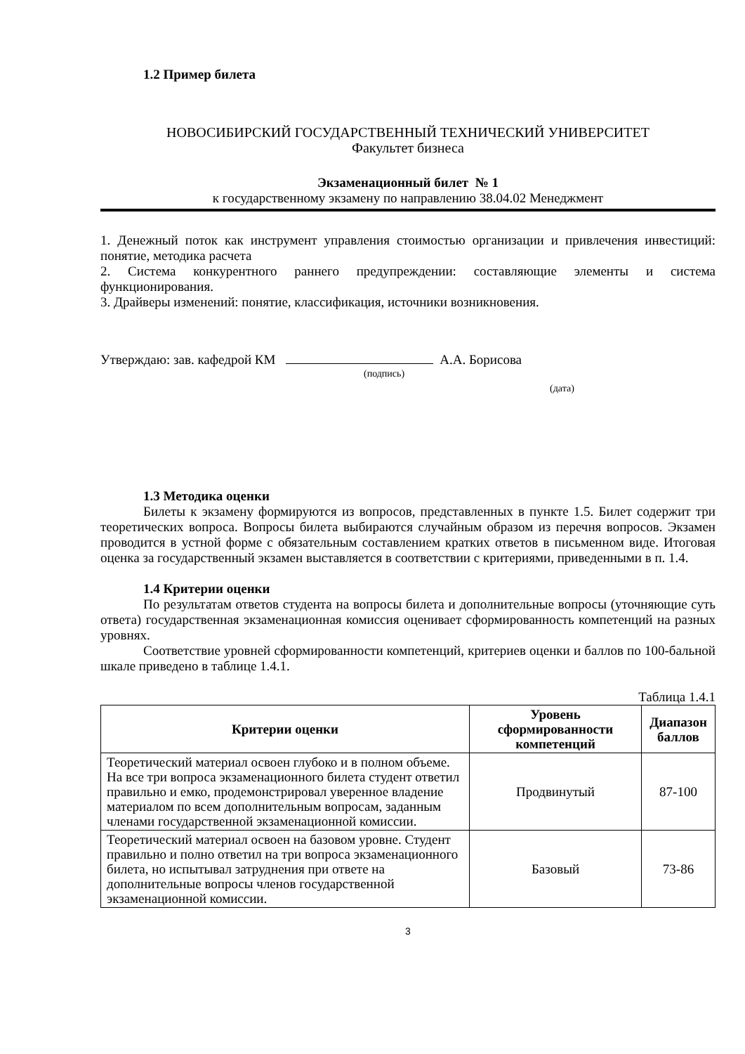1.2 Пример билета
НОВОСИБИРСКИЙ ГОСУДАРСТВЕННЫЙ ТЕХНИЧЕСКИЙ УНИВЕРСИТЕТ
Факультет бизнеса
Экзаменационный билет № 1
к государственному экзамену по направлению 38.04.02 Менеджмент
1. Денежный поток как инструмент управления стоимостью организации и привлечения инвестиций: понятие, методика расчета
2. Система конкурентного раннего предупреждении: составляющие элементы и система функционирования.
3. Драйверы изменений: понятие, классификация, источники возникновения.
Утверждаю: зав. кафедрой КМ А.А. Борисова
(подпись)
(дата)
1.3 Методика оценки
Билеты к экзамену формируются из вопросов, представленных в пункте 1.5. Билет содержит три теоретических вопроса. Вопросы билета выбираются случайным образом из перечня вопросов. Экзамен проводится в устной форме с обязательным составлением кратких ответов в письменном виде. Итоговая оценка за государственный экзамен выставляется в соответствии с критериями, приведенными в п. 1.4.
1.4 Критерии оценки
По результатам ответов студента на вопросы билета и дополнительные вопросы (уточняющие суть ответа) государственная экзаменационная комиссия оценивает сформированность компетенций на разных уровнях.
Соответствие уровней сформированности компетенций, критериев оценки и баллов по 100-бальной шкале приведено в таблице 1.4.1.
Таблица 1.4.1
| Критерии оценки | Уровень сформированности компетенций | Диапазон баллов |
| --- | --- | --- |
| Теоретический материал освоен глубоко и в полном объеме. На все три вопроса экзаменационного билета студент ответил правильно и емко, продемонстрировал уверенное владение материалом по всем дополнительным вопросам, заданным членами государственной экзаменационной комиссии. | Продвинутый | 87-100 |
| Теоретический материал освоен на базовом уровне. Студент правильно и полно ответил на три вопроса экзаменационного билета, но испытывал затруднения при ответе на дополнительные вопросы членов государственной экзаменационной комиссии. | Базовый | 73-86 |
3